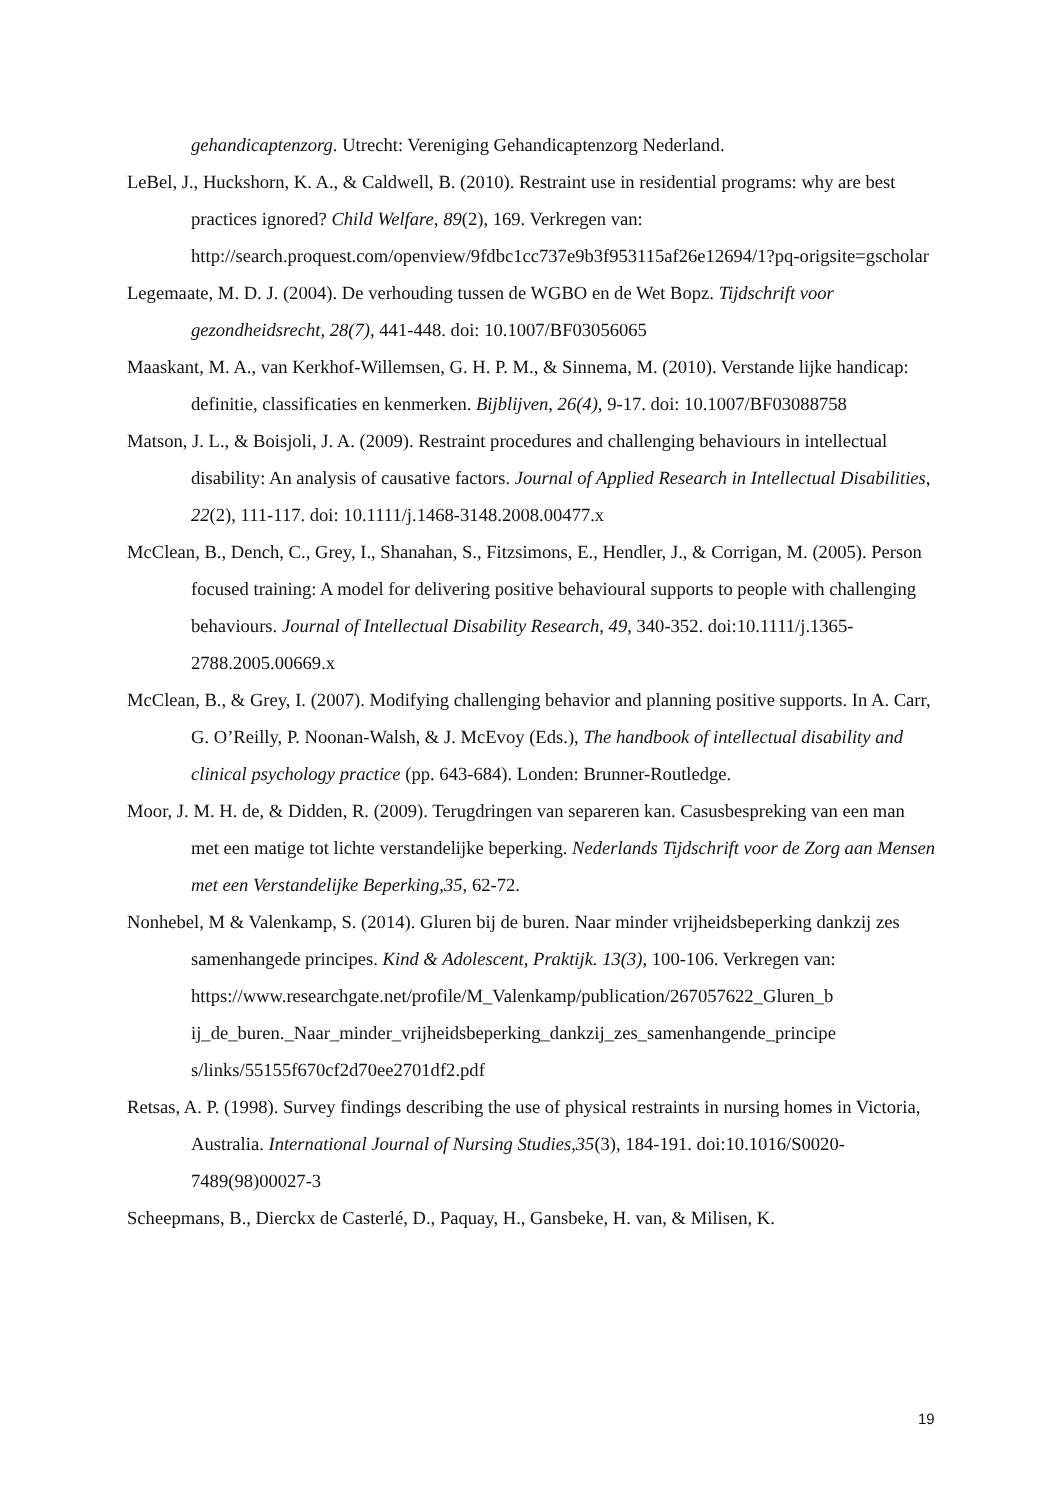gehandicaptenzorg. Utrecht: Vereniging Gehandicaptenzorg Nederland.
LeBel, J., Huckshorn, K. A., & Caldwell, B. (2010). Restraint use in residential programs: why are best practices ignored? Child Welfare, 89(2), 169. Verkregen van: http://search.proquest.com/openview/9fdbc1cc737e9b3f953115af26e12694/1?pq-origsite=gscholar
Legemaate, M. D. J. (2004). De verhouding tussen de WGBO en de Wet Bopz. Tijdschrift voor gezondheidsrecht, 28(7), 441-448. doi: 10.1007/BF03056065
Maaskant, M. A., van Kerkhof-Willemsen, G. H. P. M., & Sinnema, M. (2010). Verstande lijke handicap: definitie, classificaties en kenmerken. Bijblijven, 26(4), 9-17. doi: 10.1007/BF03088758
Matson, J. L., & Boisjoli, J. A. (2009). Restraint procedures and challenging behaviours in intellectual disability: An analysis of causative factors. Journal of Applied Research in Intellectual Disabilities, 22(2), 111-117. doi: 10.1111/j.1468-3148.2008.00477.x
McClean, B., Dench, C., Grey, I., Shanahan, S., Fitzsimons, E., Hendler, J., & Corrigan, M. (2005). Person focused training: A model for delivering positive behavioural supports to people with challenging behaviours. Journal of Intellectual Disability Research, 49, 340-352. doi:10.1111/j.1365-2788.2005.00669.x
McClean, B., & Grey, I. (2007). Modifying challenging behavior and planning positive supports. In A. Carr, G. O’Reilly, P. Noonan-Walsh, & J. McEvoy (Eds.), The handbook of intellectual disability and clinical psychology practice (pp. 643-684). Londen: Brunner-Routledge.
Moor, J. M. H. de, & Didden, R. (2009). Terugdringen van separeren kan. Casusbespreking van een man met een matige tot lichte verstandelijke beperking. Nederlands Tijdschrift voor de Zorg aan Mensen met een Verstandelijke Beperking,35, 62-72.
Nonhebel, M & Valenkamp, S. (2014). Gluren bij de buren. Naar minder vrijheidsbeperking dankzij zes samenhangede principes. Kind & Adolescent, Praktijk. 13(3), 100-106. Verkregen van:
https://www.researchgate.net/profile/M_Valenkamp/publication/267057622_Gluren_b ij_de_buren._Naar_minder_vrijheidsbeperking_dankzij_zes_samenhangende_principe s/links/55155f670cf2d70ee2701df2.pdf
Retsas, A. P. (1998). Survey findings describing the use of physical restraints in nursing homes in Victoria, Australia. International Journal of Nursing Studies,35(3), 184-191. doi:10.1016/S0020-7489(98)00027-3
Scheepmans, B., Dierckx de Casterlé, D., Paquay, H., Gansbeke, H. van, & Milisen, K.
19